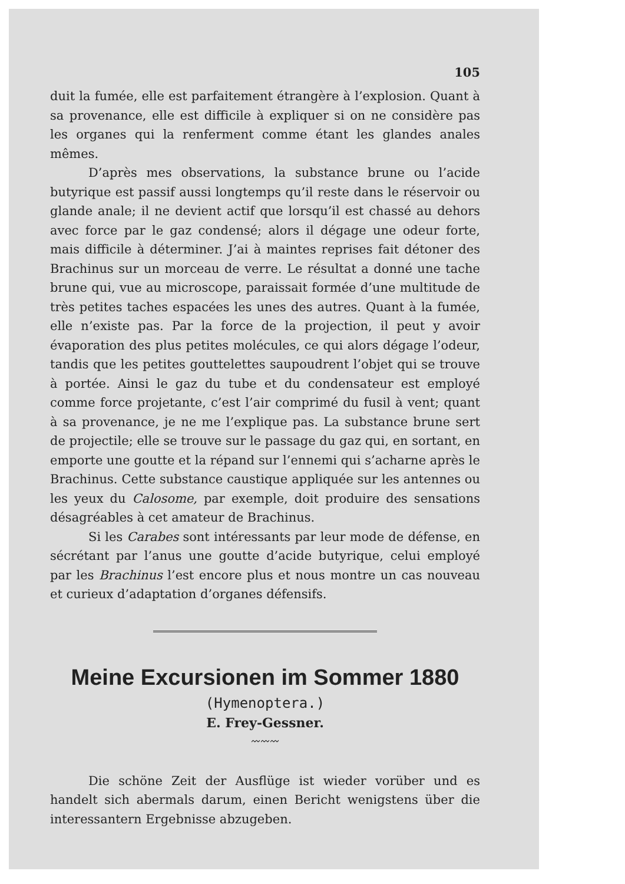105
duit la fumée, elle est parfaitement étrangère à l’explosion. Quant à sa provenance, elle est difficile à expliquer si on ne considère pas les organes qui la renferment comme étant les glandes anales mêmes.
D’après mes observations, la substance brune ou l’acide butyrique est passif aussi longtemps qu’il reste dans le réservoir ou glande anale; il ne devient actif que lorsqu’il est chassé au dehors avec force par le gaz condensé; alors il dégage une odeur forte, mais difficile à déterminer. J’ai à maintes reprises fait détoner des Brachinus sur un morceau de verre. Le résultat a donné une tache brune qui, vue au microscope, paraissait formée d’une multitude de très petites taches espacées les unes des autres. Quant à la fumée, elle n’existe pas. Par la force de la projection, il peut y avoir évaporation des plus petites molécules, ce qui alors dégage l’odeur, tandis que les petites gouttelettes saupoudrent l’objet qui se trouve à portée. Ainsi le gaz du tube et du condensateur est employé comme force projetante, c’est l’air comprimé du fusil à vent; quant à sa provenance, je ne me l’explique pas. La substance brune sert de projectile; elle se trouve sur le passage du gaz qui, en sortant, en emporte une goutte et la répand sur l’ennemi qui s’acharne après le Brachinus. Cette substance caustique appliquée sur les antennes ou les yeux du Calosome, par exemple, doit produire des sensations désagréables à cet amateur de Brachinus.
Si les Carabes sont intéressants par leur mode de défense, en sécrétant par l’anus une goutte d’acide butyrique, celui employé par les Brachinus l’est encore plus et nous montre un cas nouveau et curieux d’adaptation d’organes défensifs.
Meine Excursionen im Sommer 1880
(Hymenoptera.)
E. Frey-Gessner.
〰〰〰
Die schöne Zeit der Ausflüge ist wieder vorüber und es handelt sich abermals darum, einen Bericht wenigstens über die interessantern Ergebnisse abzugeben.